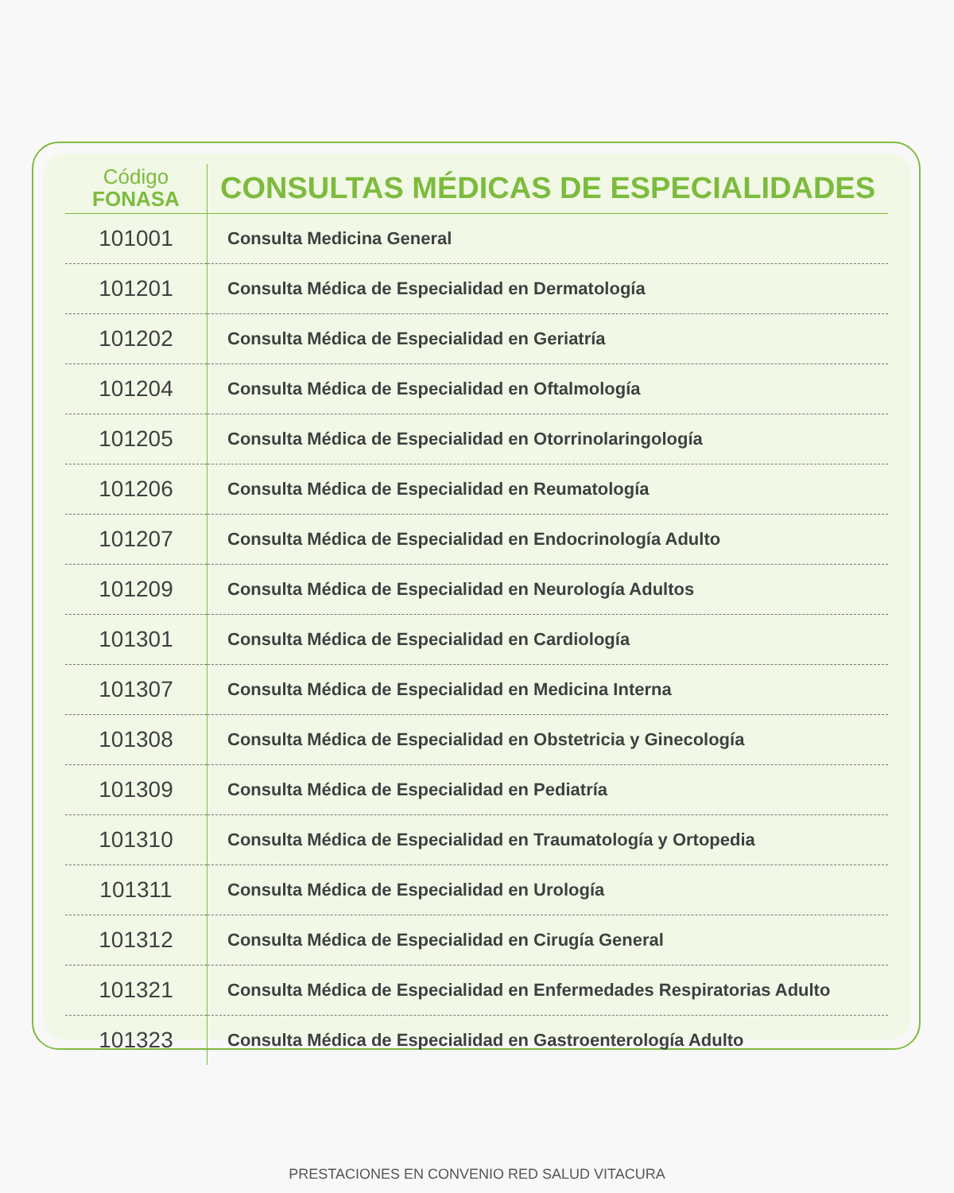| Código FONASA | CONSULTAS MÉDICAS DE ESPECIALIDADES |
| --- | --- |
| 101001 | Consulta Medicina General |
| 101201 | Consulta Médica de Especialidad en Dermatología |
| 101202 | Consulta Médica de Especialidad en Geriatría |
| 101204 | Consulta Médica de Especialidad en Oftalmología |
| 101205 | Consulta Médica de Especialidad en Otorrinolaringología |
| 101206 | Consulta Médica de Especialidad en Reumatología |
| 101207 | Consulta Médica de Especialidad en Endocrinología Adulto |
| 101209 | Consulta Médica de Especialidad en Neurología Adultos |
| 101301 | Consulta Médica de Especialidad en Cardiología |
| 101307 | Consulta Médica de Especialidad en Medicina Interna |
| 101308 | Consulta Médica de Especialidad en Obstetricia y Ginecología |
| 101309 | Consulta Médica de Especialidad en Pediatría |
| 101310 | Consulta Médica de Especialidad en Traumatología y Ortopedia |
| 101311 | Consulta Médica de Especialidad en Urología |
| 101312 | Consulta Médica de Especialidad en Cirugía General |
| 101321 | Consulta Médica de Especialidad en Enfermedades Respiratorias Adulto |
| 101323 | Consulta Médica de Especialidad en Gastroenterología Adulto |
PRESTACIONES EN CONVENIO RED SALUD VITACURA